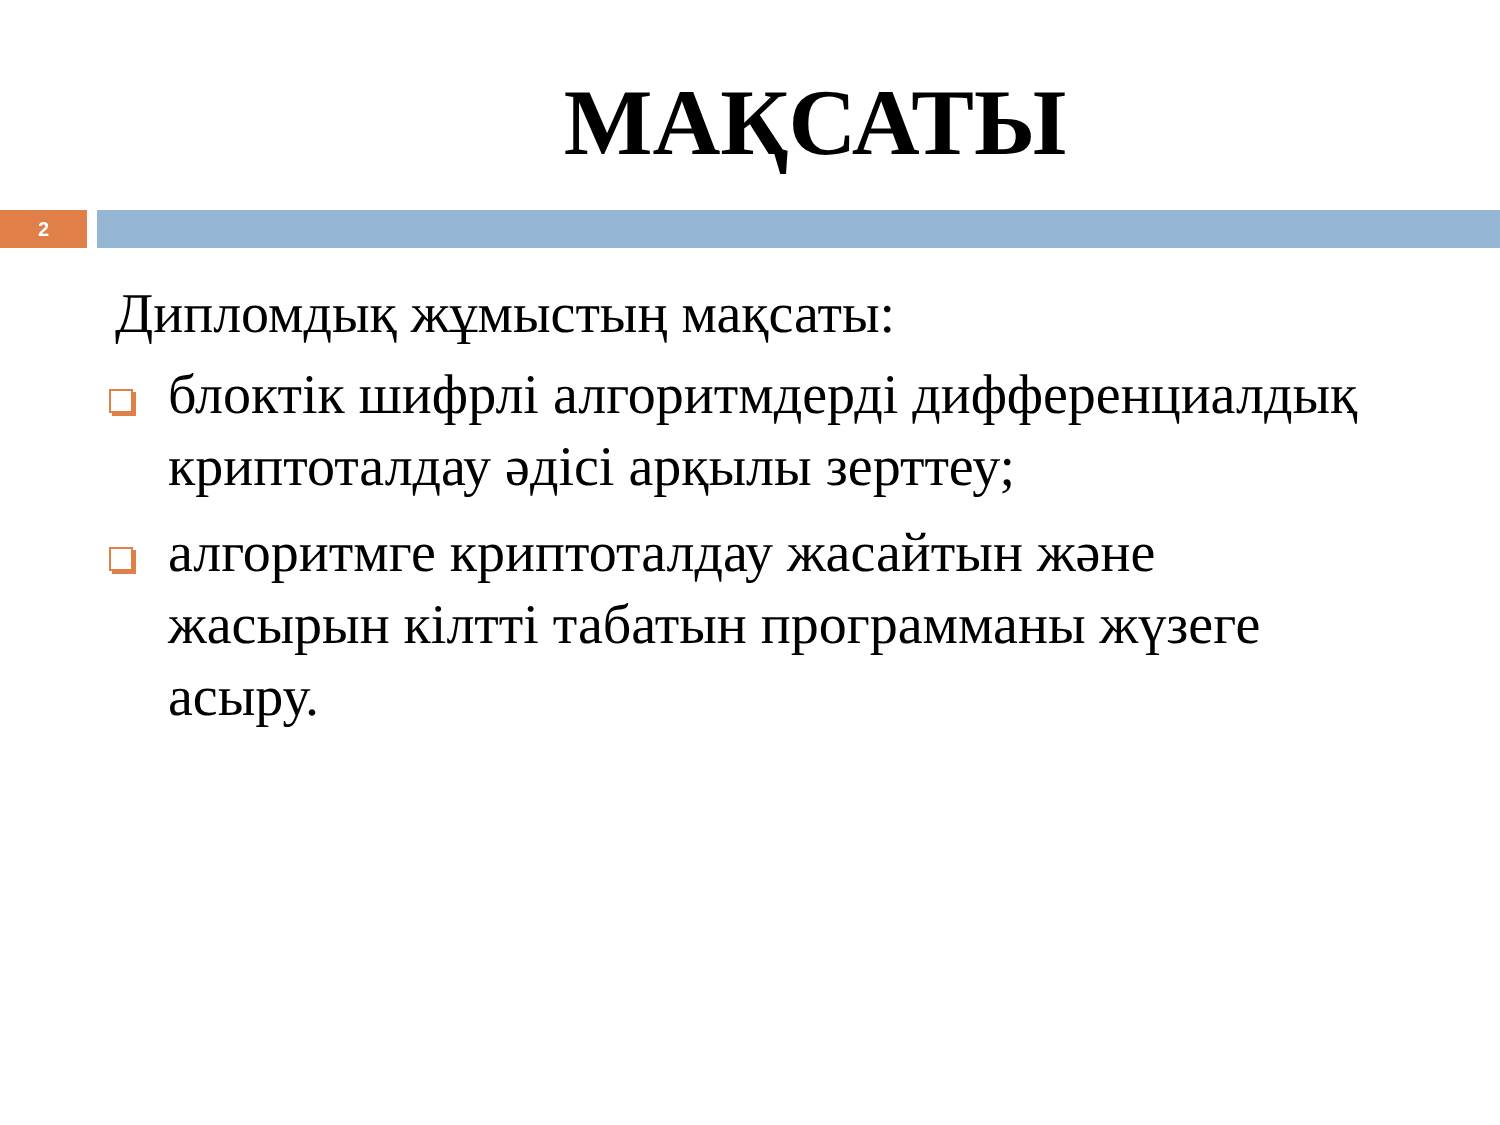МАҚСАТЫ
2
Дипломдық жұмыстың мақсаты:
блоктік шифрлі алгоритмдерді дифференциалдық криптоталдау әдісі арқылы зерттеу;
алгоритмге криптоталдау жасайтын және жасырын кілтті табатын программаны жүзеге асыру.